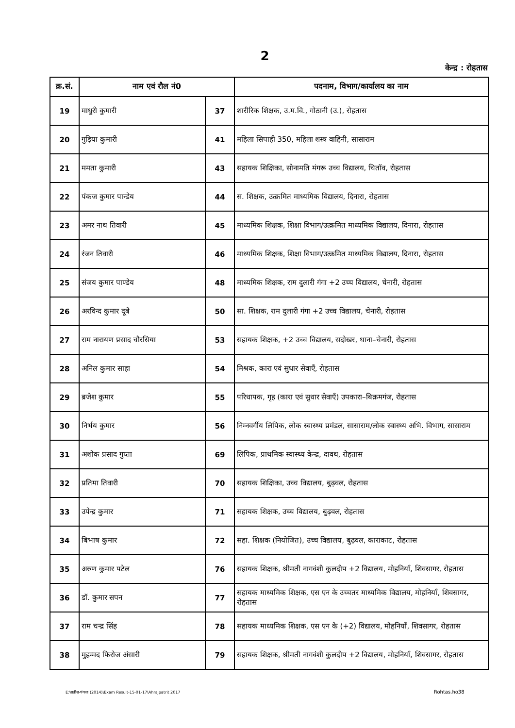2
केन्द्र : रोहतास
| क्र.सं. | नाम एवं रौल नं0 | | पदनाम, विभाग/कार्यालय का नाम |
| --- | --- | --- | --- |
| 19 | माधुरी कुमारी | 37 | शारीरिक शिक्षक, उ.म.वि., गोठानी (उ.), रोहतास |
| 20 | गुड़िया कुमारी | 41 | महिला सिपाही 350, महिला शस्त्र वाहिनी, सासाराम |
| 21 | ममता कुमारी | 43 | सहायक शिक्षिका, सोनामति मंगरू उच्च विद्यालय, चितॉव, रोहतास |
| 22 | पंकज कुमार पान्डेय | 44 | स. शिक्षक, उत्क्रमित माध्यमिक विद्यालय, दिनारा, रोहतास |
| 23 | अमर नाथ तिवारी | 45 | माध्यमिक शिक्षक, शिक्षा विभाग/उत्क्रमित माध्यमिक विद्यालय, दिनारा, रोहतास |
| 24 | रंजन तिवारी | 46 | माध्यमिक शिक्षक, शिक्षा विभाग/उत्क्रमित माध्यमिक विद्यालय, दिनारा, रोहतास |
| 25 | संजय कुमार पाण्डेय | 48 | माध्यमिक शिक्षक, राम दुलारी गंगा +2 उच्च विद्यालय, चेनारी, रोहतास |
| 26 | अरविन्द कुमार दूबे | 50 | सा. शिक्षक, राम दुलारी गंगा +2 उच्च विद्यालय, चेनारी, रोहतास |
| 27 | राम नारायण प्रसाद चौरसिया | 53 | सहायक शिक्षक, +2 उच्च विद्यालय, सदोखर, थाना–चेनारी, रोहतास |
| 28 | अनिल कुमार साहा | 54 | मिश्रक, कारा एवं सुधार सेवाएँ, रोहतास |
| 29 | ब्रजेश कुमार | 55 | परिधापक, गृह (कारा एवं सुधार सेवाएँ) उपकारा–बिक्रमगंज, रोहतास |
| 30 | निर्भय कुमार | 56 | निम्नवर्गीय लिपिक, लोक स्वास्थ्य प्रमंडल, सासाराम/लोक स्वास्थ्य अभि. विभाग, सासाराम |
| 31 | अशोक प्रसाद गुप्ता | 69 | लिपिक, प्राथमिक स्वास्थ्य केन्द्र, दावथ, रोहतास |
| 32 | प्रतिमा तिवारी | 70 | सहायक शिक्षिका, उच्च विद्यालय, बुढ़वल, रोहतास |
| 33 | उपेन्द्र कुमार | 71 | सहायक शिक्षक, उच्च विद्यालय, बुढ़वल, रोहतास |
| 34 | बिभाष कुमार | 72 | सहा. शिक्षक (नियोजित), उच्च विद्यालय, बुढ़वल, काराकाट, रोहतास |
| 35 | अरुण कुमार पटेल | 76 | सहायक शिक्षक, श्रीमती नागवंशी कुलदीप +2 विद्यालय, मोहनियाँ, शिवसागर, रोहतास |
| 36 | डॉ. कुमार सपन | 77 | सहायक माध्यमिक शिक्षक, एस एन के उच्चतर माध्यमिक विद्यालय, मोहनियाँ, शिवसागर, रोहतास |
| 37 | राम चन्द्र सिंह | 78 | सहायक माध्यमिक शिक्षक, एस एन के (+2) विद्यालय, मोहनियाँ, शिवसागर, रोहतास |
| 38 | मुहम्मद फिरोज अंसारी | 79 | सहायक शिक्षक, श्रीमती नागवंशी कुलदीप +2 विद्यालय, मोहनियाँ, शिवसागर, रोहतास |
E:\सतीश-पंकज (2014)\Exam Result-15-01-17\Ahrajpatrit 2017 Rohtas.ho38